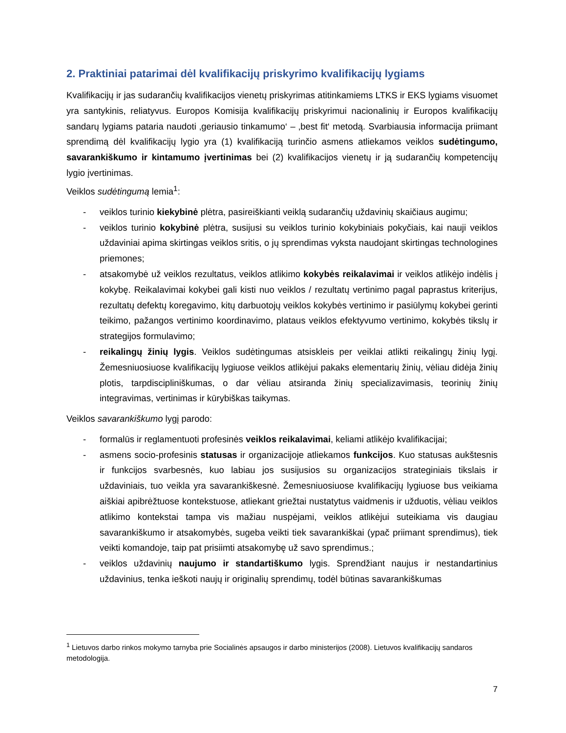2. Praktiniai patarimai dėl kvalifikacijų priskyrimo kvalifikacijų lygiams
Kvalifikacijų ir jas sudarančių kvalifikacijos vienetų priskyrimas atitinkamiems LTKS ir EKS lygiams visuomet yra santykinis, reliatyvus. Europos Komisija kvalifikacijų priskyrimui nacionalinių ir Europos kvalifikacijų sandarų lygiams pataria naudoti ‚geriausio tinkamumo‘ – ‚best fit‘ metodą. Svarbiausia informacija priimant sprendimą dėl kvalifikacijų lygio yra (1) kvalifikaciją turinčio asmens atliekamos veiklos sudėtingumo, savarankiškumo ir kintamumo įvertinimas bei (2) kvalifikacijos vienetų ir ją sudarančių kompetencijų lygio įvertinimas.
Veiklos sudėtingumą lemia<sup>1</sup>:
- veiklos turinio kiekybinė plėtra, pasireiškianti veiklą sudarančių uždavinių skaičiaus augimu;
- veiklos turinio kokybinė plėtra, susijusi su veiklos turinio kokybiniais pokyčiais, kai nauji veiklos uždaviniai apima skirtingas veiklos sritis, o jų sprendimas vyksta naudojant skirtingas technologines priemones;
- atsakomybė už veiklos rezultatus, veiklos atlikimo kokybės reikalavimai ir veiklos atlikėjo indėlis į kokybę. Reikalavimai kokybei gali kisti nuo veiklos / rezultatų vertinimo pagal paprastus kriterijus, rezultatų defektų koregavimo, kitų darbuotojų veiklos kokybės vertinimo ir pasiūlymų kokybei gerinti teikimo, pažangos vertinimo koordinavimo, plataus veiklos efektyvumo vertinimo, kokybės tikslų ir strategijos formulavimo;
- reikalingų žinių lygis. Veiklos sudėtingumas atsiskleis per veiklai atlikti reikalingų žinių lygį. Žemesniuosiuose kvalifikacijų lygiuose veiklos atlikėjui pakaks elementarių žinių, vėliau didėja žinių plotis, tarpdiscipliniškumas, o dar vėliau atsiranda žinių specializavimasis, teorinių žinių integravimas, vertinimas ir kūrybiškas taikymas.
Veiklos savarankiškumo lygį parodo:
- formalūs ir reglamentuoti profesinės veiklos reikalavimai, keliami atlikėjo kvalifikacijai;
- asmens socio-profesinis statusas ir organizacijoje atliekamos funkcijos. Kuo statusas aukštesnis ir funkcijos svarbesnės, kuo labiau jos susijusios su organizacijos strateginiais tikslais ir uždaviniais, tuo veikla yra savarankiškesnė. Žemesniuosiuose kvalifikacijų lygiuose bus veikiama aiškiai apibrėžtuose kontekstuose, atliekant griežtai nustatytus vaidmenis ir užduotis, vėliau veiklos atlikimo kontekstai tampa vis mažiau nuspėjami, veiklos atlikėjui suteikiama vis daugiau savarankiškumo ir atsakomybės, sugeba veikti tiek savarankiškai (ypač priimant sprendimus), tiek veikti komandoje, taip pat prisiimti atsakomybę už savo sprendimus.;
- veiklos uždavinių naujumo ir standartiškumo lygis. Sprendžiant naujus ir nestandartinius uždavinius, tenka ieškoti naujų ir originalių sprendimų, todėl būtinas savarankiškumas
<sup>1</sup> Lietuvos darbo rinkos mokymo tarnyba prie Socialinės apsaugos ir darbo ministerijos (2008). Lietuvos kvalifikacijų sandaros metodologija.
7